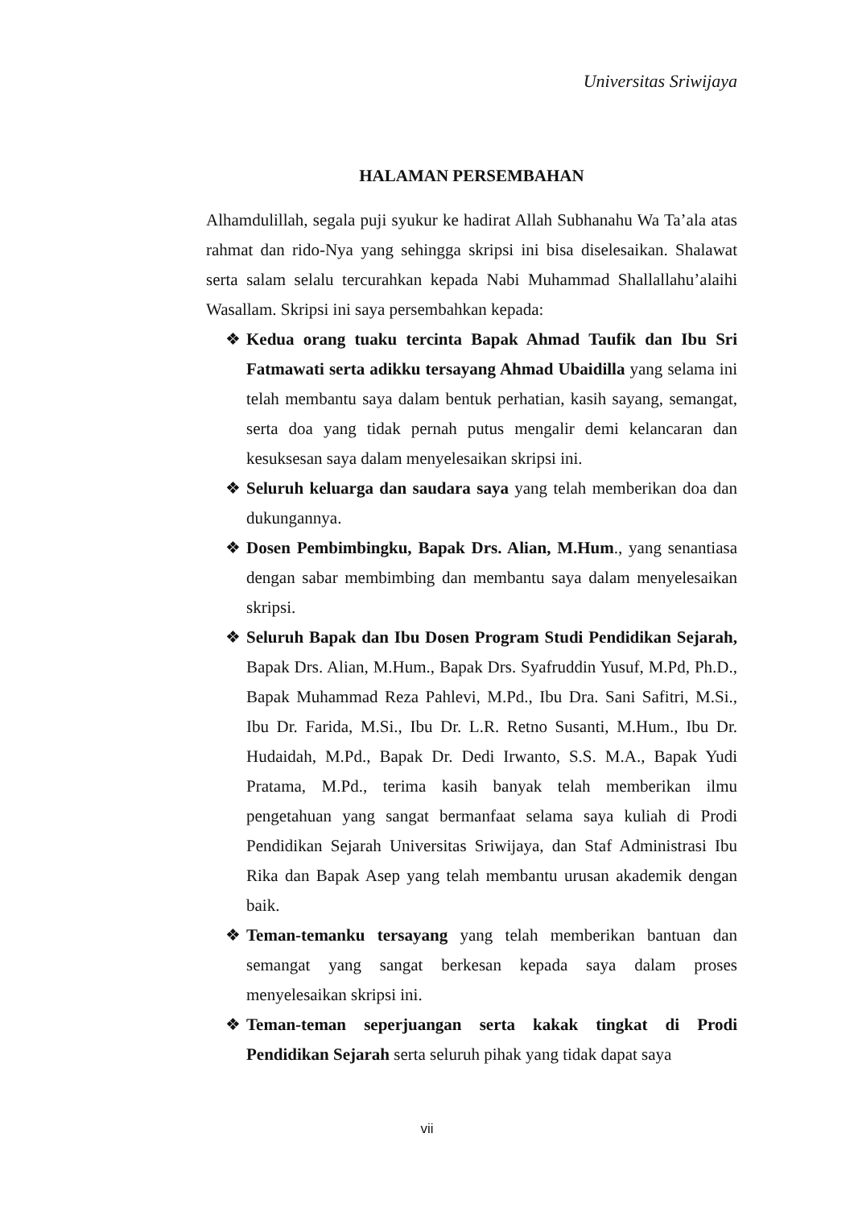Universitas Sriwijaya
HALAMAN PERSEMBAHAN
Alhamdulillah, segala puji syukur ke hadirat Allah Subhanahu Wa Ta’ala atas rahmat dan rido-Nya yang sehingga skripsi ini bisa diselesaikan. Shalawat serta salam selalu tercurahkan kepada Nabi Muhammad Shallallahu’alaihi Wasallam. Skripsi ini saya persembahkan kepada:
❖ Kedua orang tuaku tercinta Bapak Ahmad Taufik dan Ibu Sri Fatmawati serta adikku tersayang Ahmad Ubaidilla yang selama ini telah membantu saya dalam bentuk perhatian, kasih sayang, semangat, serta doa yang tidak pernah putus mengalir demi kelancaran dan kesuksesan saya dalam menyelesaikan skripsi ini.
❖ Seluruh keluarga dan saudara saya yang telah memberikan doa dan dukungannya.
❖ Dosen Pembimbingku, Bapak Drs. Alian, M.Hum., yang senantiasa dengan sabar membimbing dan membantu saya dalam menyelesaikan skripsi.
❖ Seluruh Bapak dan Ibu Dosen Program Studi Pendidikan Sejarah, Bapak Drs. Alian, M.Hum., Bapak Drs. Syafruddin Yusuf, M.Pd, Ph.D., Bapak Muhammad Reza Pahlevi, M.Pd., Ibu Dra. Sani Safitri, M.Si., Ibu Dr. Farida, M.Si., Ibu Dr. L.R. Retno Susanti, M.Hum., Ibu Dr. Hudaidah, M.Pd., Bapak Dr. Dedi Irwanto, S.S. M.A., Bapak Yudi Pratama, M.Pd., terima kasih banyak telah memberikan ilmu pengetahuan yang sangat bermanfaat selama saya kuliah di Prodi Pendidikan Sejarah Universitas Sriwijaya, dan Staf Administrasi Ibu Rika dan Bapak Asep yang telah membantu urusan akademik dengan baik.
❖ Teman-temanku tersayang yang telah memberikan bantuan dan semangat yang sangat berkesan kepada saya dalam proses menyelesaikan skripsi ini.
❖ Teman-teman seperjuangan serta kakak tingkat di Prodi Pendidikan Sejarah serta seluruh pihak yang tidak dapat saya
vii